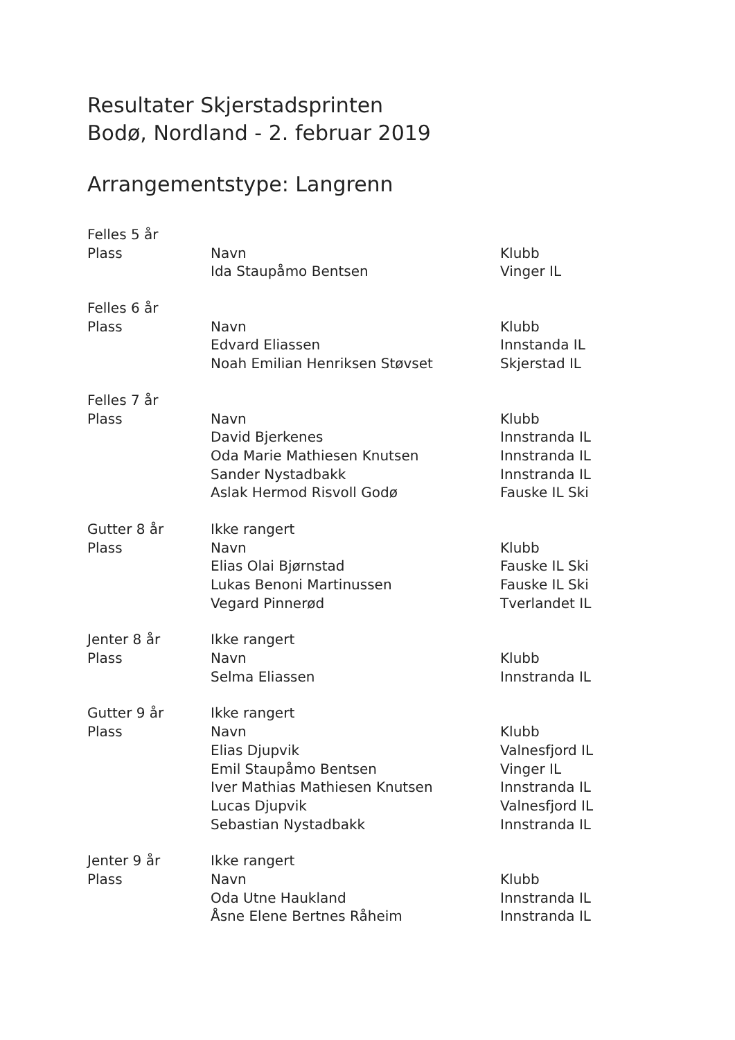Resultater Skjerstadsprinten
Bodø, Nordland - 2. februar 2019
Arrangementstype: Langrenn
| Felles 5 år | | |
| Plass | Navn | Klubb |
| | Ida Staupåmo Bentsen | Vinger IL |
| Felles 6 år | | |
| Plass | Navn | Klubb |
| | Edvard Eliassen | Innstanda IL |
| | Noah Emilian Henriksen Støvset | Skjerstad IL |
| Felles 7 år | | |
| Plass | Navn | Klubb |
| | David Bjerkenes | Innstranda IL |
| | Oda Marie Mathiesen Knutsen | Innstranda IL |
| | Sander Nystadbakk | Innstranda IL |
| | Aslak Hermod Risvoll Godø | Fauske IL Ski |
| Gutter 8 år | Ikke rangert | |
| Plass | Navn | Klubb |
| | Elias Olai Bjørnstad | Fauske IL Ski |
| | Lukas Benoni Martinussen | Fauske IL Ski |
| | Vegard Pinnerød | Tverlandet IL |
| Jenter 8 år | Ikke rangert | |
| Plass | Navn | Klubb |
| | Selma Eliassen | Innstranda IL |
| Gutter 9 år | Ikke rangert | |
| Plass | Navn | Klubb |
| | Elias Djupvik | Valnesfjord IL |
| | Emil Staupåmo Bentsen | Vinger IL |
| | Iver Mathias Mathiesen Knutsen | Innstranda IL |
| | Lucas Djupvik | Valnesfjord IL |
| | Sebastian Nystadbakk | Innstranda IL |
| Jenter 9 år | Ikke rangert | |
| Plass | Navn | Klubb |
| | Oda Utne Haukland | Innstranda IL |
| | Åsne Elene Bertnes Råheim | Innstranda IL |